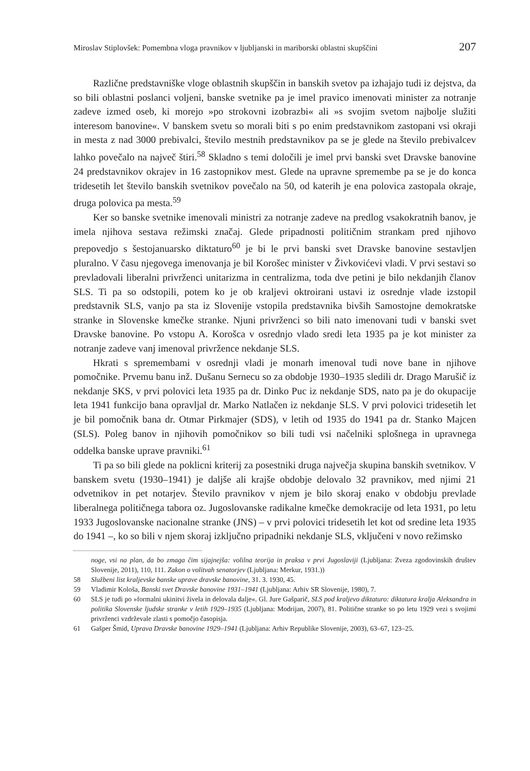Miroslav Stiplovšek: Pomembna vloga pravnikov v ljubljanski in mariborski oblastni skupščini 207
Različne predstavniške vloge oblastnih skupščin in banskih svetov pa izhajajo tudi iz dejstva, da so bili oblastni poslanci voljeni, banske svetnike pa je imel pravico imenovati minister za notranje zadeve izmed oseb, ki morejo »po strokovni izobrazbi« ali »s svojim svetom najbolje služiti interesom banovine«. V banskem svetu so morali biti s po enim predstavnikom zastopani vsi okraji in mesta z nad 3000 prebivalci, število mestnih predstavnikov pa se je glede na število prebivalcev lahko povečalo na največ štiri.<sup>58</sup> Skladno s temi določili je imel prvi banski svet Dravske banovine 24 predstavnikov okrajev in 16 zastopnikov mest. Glede na upravne spremembe pa se je do konca tridesetih let število banskih svetnikov povečalo na 50, od katerih je ena polovica zastopala okraje, druga polovica pa mesta.<sup>59</sup>
Ker so banske svetnike imenovali ministri za notranje zadeve na predlog vsakokratnih banov, je imela njihova sestava režimski značaj. Glede pripadnosti političnim strankam pred njihovo prepovedjo s šestojanuarsko diktaturo<sup>60</sup> je bi le prvi banski svet Dravske banovine sestavljen pluralno. V času njegovega imenovanja je bil Korošec minister v Živkovićevi vladi. V prvi sestavi so prevladovali liberalni privrženci unitarizma in centralizma, toda dve petini je bilo nekdanjih članov SLS. Ti pa so odstopili, potem ko je ob kraljevi oktroirani ustavi iz osrednje vlade izstopil predstavnik SLS, vanjo pa sta iz Slovenije vstopila predstavnika bivših Samostojne demokratske stranke in Slovenske kmečke stranke. Njuni privrženci so bili nato imenovani tudi v banski svet Dravske banovine. Po vstopu A. Korošca v osrednjo vlado sredi leta 1935 pa je kot minister za notranje zadeve vanj imenoval privržence nekdanje SLS.
Hkrati s spremembami v osrednji vladi je monarh imenoval tudi nove bane in njihove pomočnike. Prvemu banu inž. Dušanu Sernecu so za obdobje 1930–1935 sledili dr. Drago Marušič iz nekdanje SKS, v prvi polovici leta 1935 pa dr. Dinko Puc iz nekdanje SDS, nato pa je do okupacije leta 1941 funkcijo bana opravljal dr. Marko Natlačen iz nekdanje SLS. V prvi polovici tridesetih let je bil pomočnik bana dr. Otmar Pirkmajer (SDS), v letih od 1935 do 1941 pa dr. Stanko Majcen (SLS). Poleg banov in njihovih pomočnikov so bili tudi vsi načelniki splošnega in upravnega oddelka banske uprave pravniki.<sup>61</sup>
Ti pa so bili glede na poklicni kriterij za posestniki druga največja skupina banskih svetnikov. V banskem svetu (1930–1941) je daljše ali krajše obdobje delovalo 32 pravnikov, med njimi 21 odvetnikov in pet notarjev. Število pravnikov v njem je bilo skoraj enako v obdobju prevlade liberalnega političnega tabora oz. Jugoslovanske radikalne kmečke demokracije od leta 1931, po letu 1933 Jugoslovanske nacionalne stranke (JNS) – v prvi polovici tridesetih let kot od sredine leta 1935 do 1941 –, ko so bili v njem skoraj izključno pripadniki nekdanje SLS, vključeni v novo režimsko
noge, vsi na plan, da bo zmaga čim sijajnejša: volilna teorija in praksa v prvi Jugoslaviji (Ljubljana: Zveza zgodovinskih društev Slovenije, 2011), 110, 111. Zakon o volitvah senatorjev (Ljubljana: Merkur, 1931.))
58 Službeni list kraljevske banske uprave dravske banovine, 31. 3. 1930, 45.
59 Vladimir Kološa, Banski svet Dravske banovine 1931–1941 (Ljubljana: Arhiv SR Slovenije, 1980), 7.
60 SLS je tudi po »formalni ukinitvi živela in delovala dalje«. Gl. Jure Gašparič, SLS pod kraljevo diktaturo: diktatura kralja Aleksandra in politika Slovenske ljudske stranke v letih 1929–1935 (Ljubljana: Modrijan, 2007), 81. Politične stranke so po letu 1929 vezi s svojimi privrženci vzdrževale zlasti s pomočjo časopisja.
61 Gašper Šmid, Uprava Dravske banovine 1929–1941 (Ljubljana: Arhiv Republike Slovenije, 2003), 63–67, 123–25.